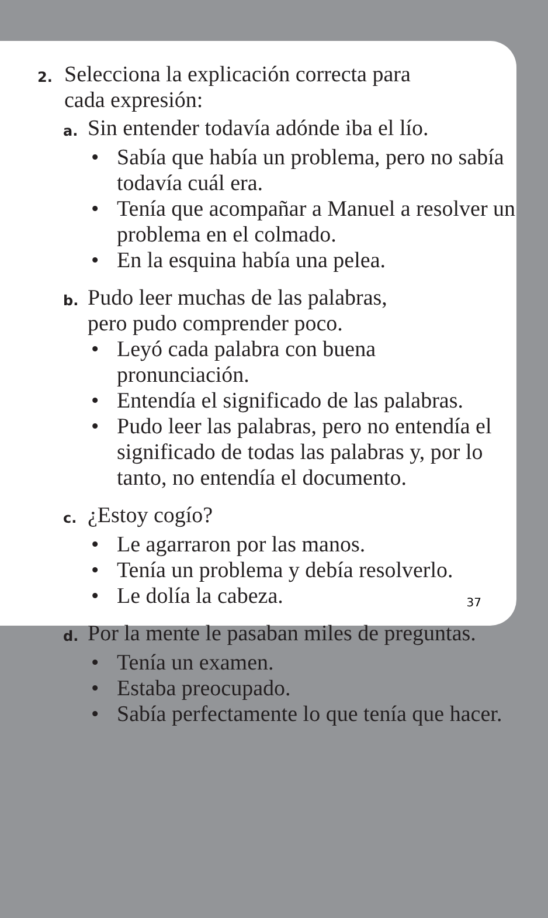2.
Selecciona la explicación correcta para
cada expresión:
a.
Sin entender todavía adónde iba el lío.
• Sabía que había un problema, pero no sabía todavía cuál era.
• Tenía que acompañar a Manuel a resolver un problema en el colmado.
• En la esquina había una pelea.
b.
Pudo leer muchas de las palabras,
pero pudo comprender poco.
• Leyó cada palabra con buena
pronunciación.
• Entendía el significado de las palabras.
• Pudo leer las palabras, pero no entendía el significado de todas las palabras y, por lo tanto, no entendía el documento.
c.
¿Estoy cogío?
• Le agarraron por las manos.
• Tenía un problema y debía resolverlo.
• Le dolía la cabeza.
d.
Por la mente le pasaban miles de preguntas.
• Tenía un examen.
• Estaba preocupado.
• Sabía perfectamente lo que tenía que hacer.
37